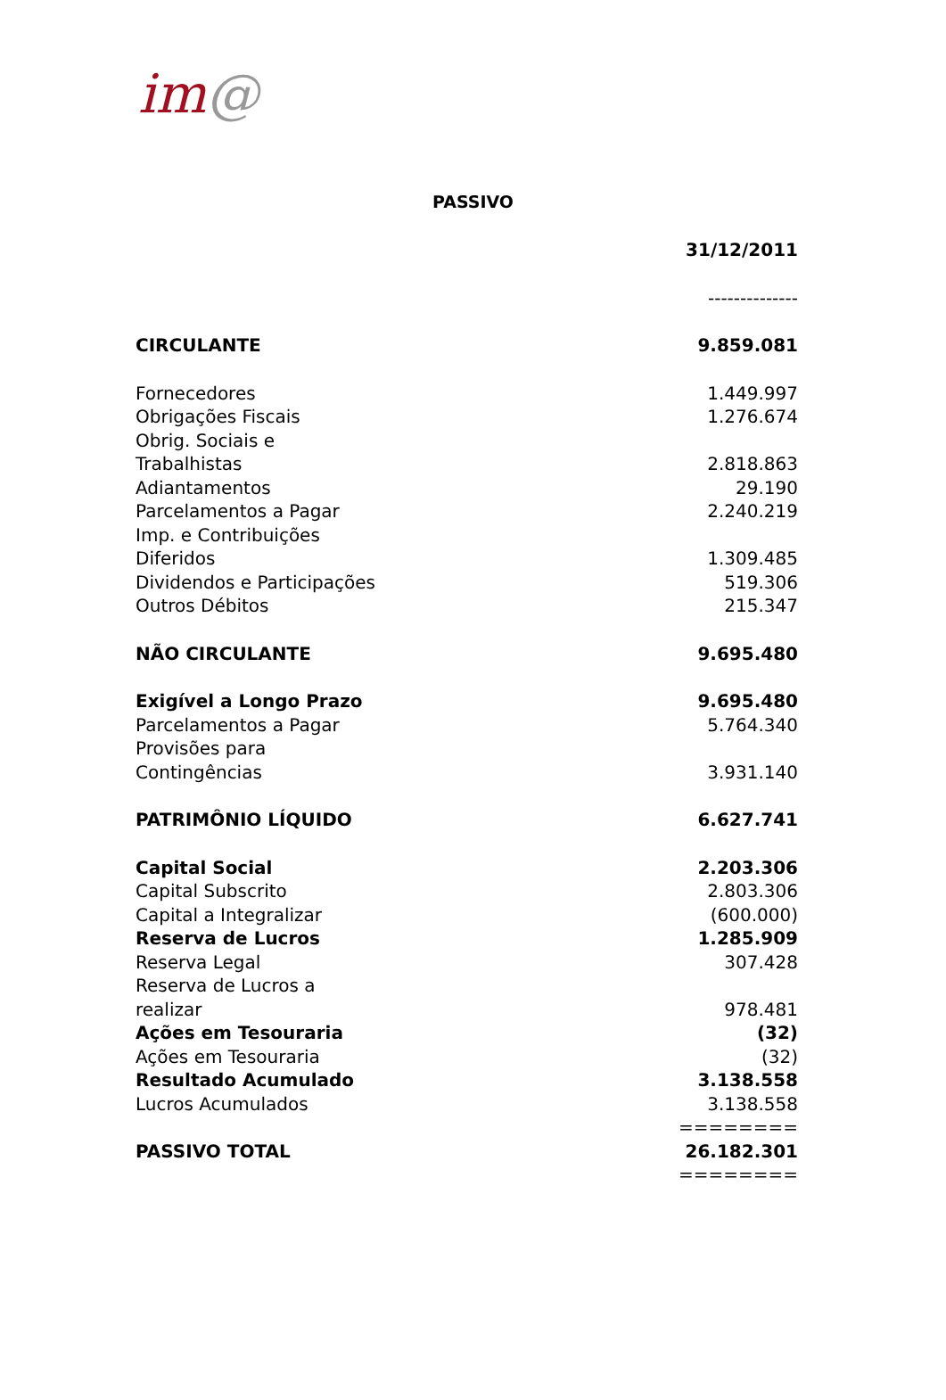im@
PASSIVO
| | 31/12/2011 |
| | -------------- |
| CIRCULANTE | 9.859.081 |
| Fornecedores | 1.449.997 |
| Obrigações Fiscais | 1.276.674 |
| Obrig. Sociais e Trabalhistas | 2.818.863 |
| Adiantamentos | 29.190 |
| Parcelamentos a Pagar | 2.240.219 |
| Imp. e Contribuições Diferidos | 1.309.485 |
| Dividendos e Participações | 519.306 |
| Outros Débitos | 215.347 |
| NÃO CIRCULANTE | 9.695.480 |
| Exigível a Longo Prazo | 9.695.480 |
| Parcelamentos a Pagar | 5.764.340 |
| Provisões para Contingências | 3.931.140 |
| PATRIMÔNIO LÍQUIDO | 6.627.741 |
| Capital Social | 2.203.306 |
| Capital Subscrito | 2.803.306 |
| Capital a Integralizar | (600.000) |
| Reserva de Lucros | 1.285.909 |
| Reserva Legal | 307.428 |
| Reserva de Lucros a realizar | 978.481 |
| Ações em Tesouraria | (32) |
| Ações em Tesouraria | (32) |
| Resultado Acumulado | 3.138.558 |
| Lucros Acumulados | 3.138.558 |
| | ======== |
| PASSIVO TOTAL | 26.182.301 |
| | ======== |